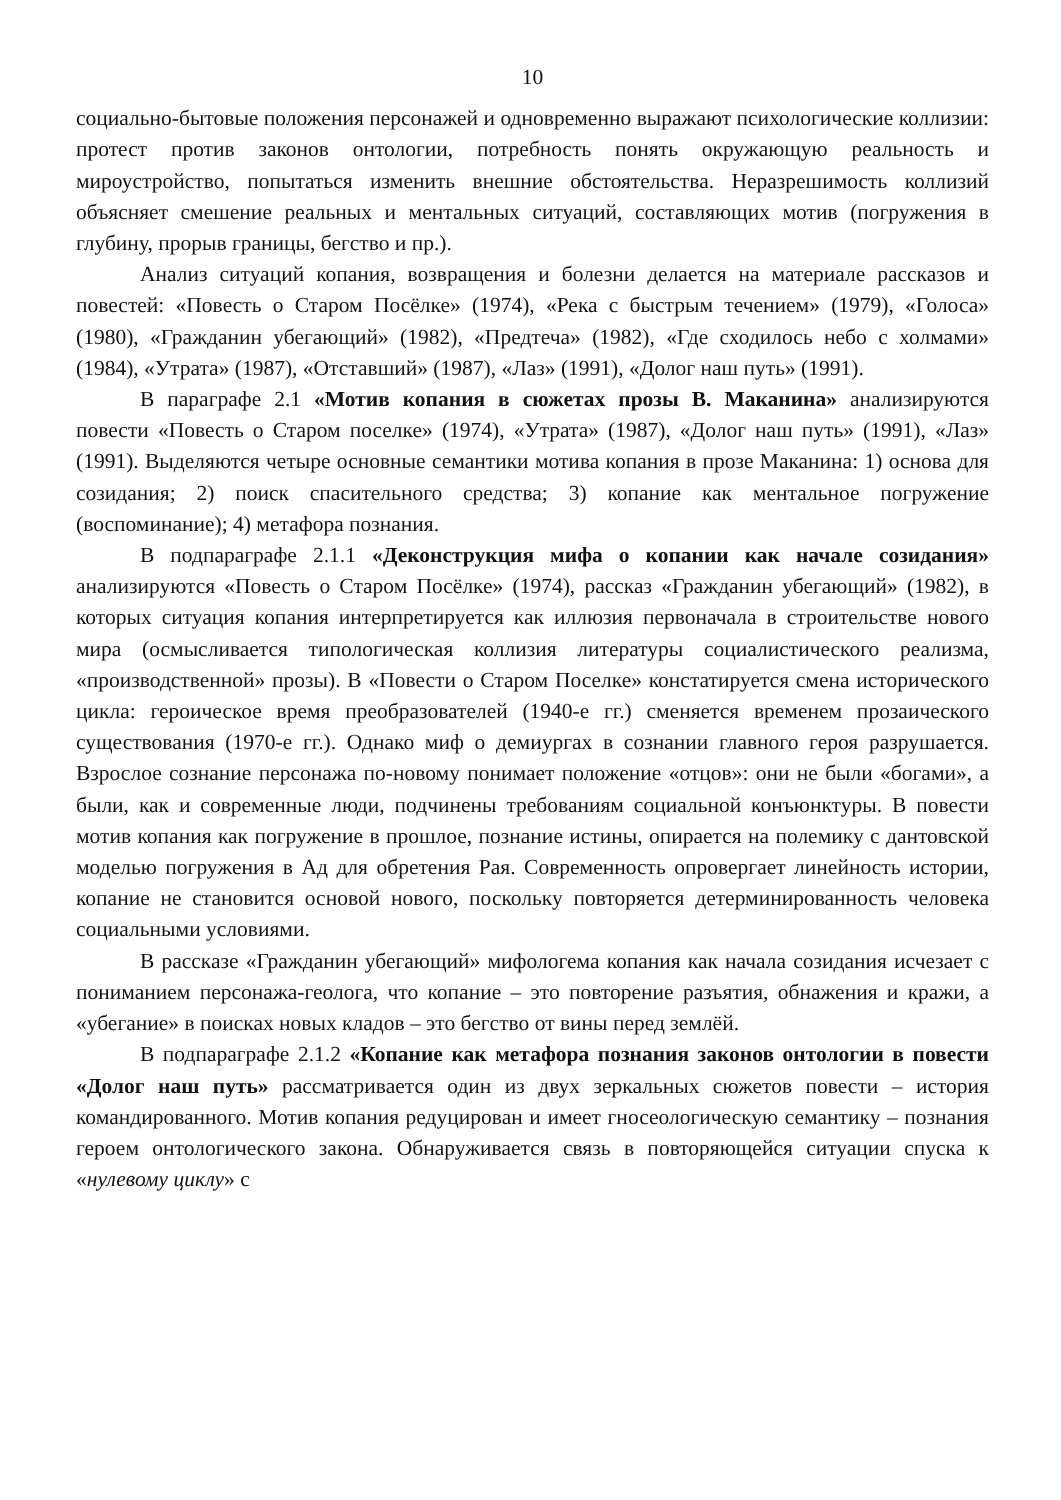10
социально-бытовые положения персонажей и одновременно выражают психологические коллизии: протест против законов онтологии, потребность понять окружающую реальность и мироустройство, попытаться изменить внешние обстоятельства. Неразрешимость коллизий объясняет смешение реальных и ментальных ситуаций, составляющих мотив (погружения в глубину, прорыв границы, бегство и пр.).
Анализ ситуаций копания, возвращения и болезни делается на материале рассказов и повестей: «Повесть о Старом Посёлке» (1974), «Река с быстрым течением» (1979), «Голоса» (1980), «Гражданин убегающий» (1982), «Предтеча» (1982), «Где сходилось небо с холмами» (1984), «Утрата» (1987), «Отставший» (1987), «Лаз» (1991), «Долог наш путь» (1991).
В параграфе 2.1 «Мотив копания в сюжетах прозы В. Маканина» анализируются повести «Повесть о Старом поселке» (1974), «Утрата» (1987), «Долог наш путь» (1991), «Лаз» (1991). Выделяются четыре основные семантики мотива копания в прозе Маканина: 1) основа для созидания; 2) поиск спасительного средства; 3) копание как ментальное погружение (воспоминание); 4) метафора познания.
В подпараграфе 2.1.1 «Деконструкция мифа о копании как начале созидания» анализируются «Повесть о Старом Посёлке» (1974), рассказ «Гражданин убегающий» (1982), в которых ситуация копания интерпретируется как иллюзия первоначала в строительстве нового мира (осмысливается типологическая коллизия литературы социалистического реализма, «производственной» прозы). В «Повести о Старом Поселке» констатируется смена исторического цикла: героическое время преобразователей (1940-е гг.) сменяется временем прозаического существования (1970-е гг.). Однако миф о демиургах в сознании главного героя разрушается. Взрослое сознание персонажа по-новому понимает положение «отцов»: они не были «богами», а были, как и современные люди, подчинены требованиям социальной конъюнктуры. В повести мотив копания как погружение в прошлое, познание истины, опирается на полемику с дантовской моделью погружения в Ад для обретения Рая. Современность опровергает линейность истории, копание не становится основой нового, поскольку повторяется детерминированность человека социальными условиями.
В рассказе «Гражданин убегающий» мифологема копания как начала созидания исчезает с пониманием персонажа-геолога, что копание – это повторение разъятия, обнажения и кражи, а «убегание» в поисках новых кладов – это бегство от вины перед землёй.
В подпараграфе 2.1.2 «Копание как метафора познания законов онтологии в повести «Долог наш путь» рассматривается один из двух зеркальных сюжетов повести – история командированного. Мотив копания редуцирован и имеет гносеологическую семантику – познания героем онтологического закона. Обнаруживается связь в повторяющейся ситуации спуска к «нулевому циклу» с